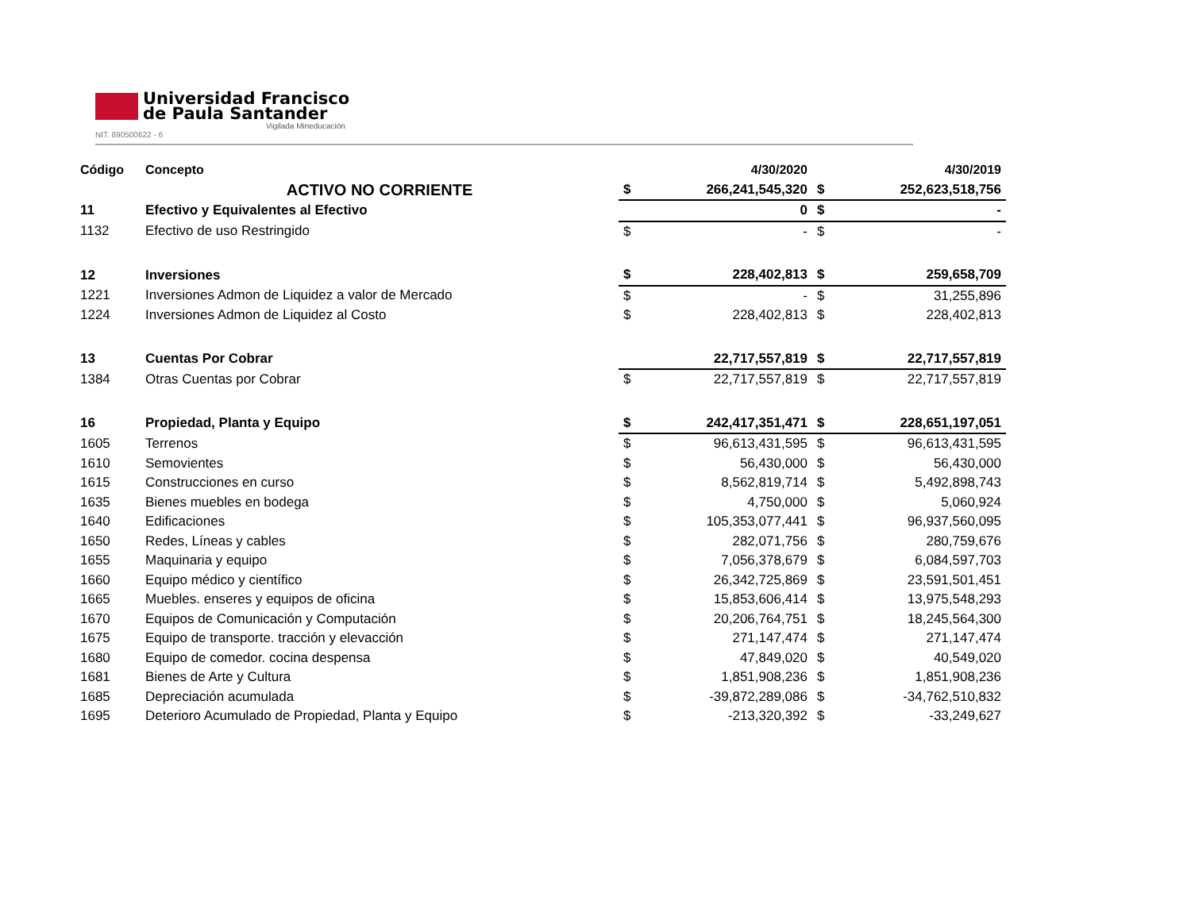Universidad Francisco
de Paula Santander
Vigilada Mineducación
NIT. 890500622 - 6
| Código | Concepto | | 4/30/2020 | | 4/30/2019 |
| --- | --- | --- | --- | --- | --- |
| | ACTIVO NO CORRIENTE | $ | 266,241,545,320 | $ | 252,623,518,756 |
| 11 | Efectivo y Equivalentes al Efectivo | | 0 | $ | - |
| 1132 | Efectivo de uso Restringido | $ | - | $ | - |
| 12 | Inversiones | $ | 228,402,813 | $ | 259,658,709 |
| 1221 | Inversiones Admon de Liquidez a valor de Mercado | $ | - | $ | 31,255,896 |
| 1224 | Inversiones Admon de Liquidez al Costo | $ | 228,402,813 | $ | 228,402,813 |
| 13 | Cuentas Por Cobrar | | 22,717,557,819 | $ | 22,717,557,819 |
| 1384 | Otras Cuentas por Cobrar | $ | 22,717,557,819 | $ | 22,717,557,819 |
| 16 | Propiedad, Planta y Equipo | $ | 242,417,351,471 | $ | 228,651,197,051 |
| 1605 | Terrenos | $ | 96,613,431,595 | $ | 96,613,431,595 |
| 1610 | Semovientes | $ | 56,430,000 | $ | 56,430,000 |
| 1615 | Construcciones en curso | $ | 8,562,819,714 | $ | 5,492,898,743 |
| 1635 | Bienes muebles en bodega | $ | 4,750,000 | $ | 5,060,924 |
| 1640 | Edificaciones | $ | 105,353,077,441 | $ | 96,937,560,095 |
| 1650 | Redes, Líneas y cables | $ | 282,071,756 | $ | 280,759,676 |
| 1655 | Maquinaria y equipo | $ | 7,056,378,679 | $ | 6,084,597,703 |
| 1660 | Equipo médico y científico | $ | 26,342,725,869 | $ | 23,591,501,451 |
| 1665 | Muebles. enseres y equipos de oficina | $ | 15,853,606,414 | $ | 13,975,548,293 |
| 1670 | Equipos de Comunicación y Computación | $ | 20,206,764,751 | $ | 18,245,564,300 |
| 1675 | Equipo de transporte. tracción y elevacción | $ | 271,147,474 | $ | 271,147,474 |
| 1680 | Equipo de comedor. cocina despensa | $ | 47,849,020 | $ | 40,549,020 |
| 1681 | Bienes de Arte y Cultura | $ | 1,851,908,236 | $ | 1,851,908,236 |
| 1685 | Depreciación acumulada | $ | -39,872,289,086 | $ | -34,762,510,832 |
| 1695 | Deterioro Acumulado de Propiedad, Planta y Equipo | $ | -213,320,392 | $ | -33,249,627 |